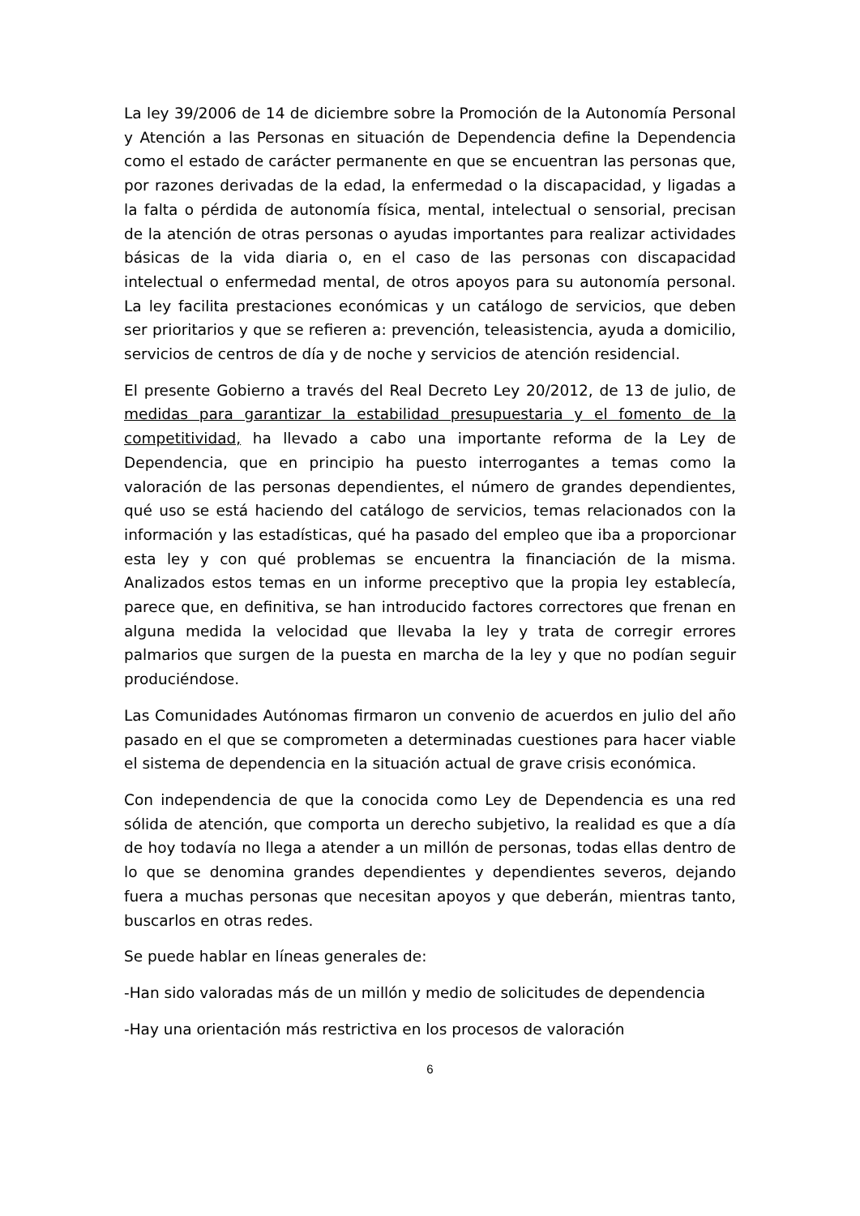La ley 39/2006 de 14 de diciembre sobre la Promoción de la Autonomía Personal y Atención a las Personas en situación de Dependencia define la Dependencia como el estado de carácter permanente en que se encuentran las personas que, por razones derivadas de la edad, la enfermedad o la discapacidad, y ligadas a la falta o pérdida de autonomía física, mental, intelectual o sensorial, precisan de la atención de otras personas o ayudas importantes para realizar actividades básicas de la vida diaria o, en el caso de las personas con discapacidad intelectual o enfermedad mental, de otros apoyos para su autonomía personal. La ley facilita prestaciones económicas y un catálogo de servicios, que deben ser prioritarios y que se refieren a: prevención, teleasistencia, ayuda a domicilio, servicios de centros de día y de noche y servicios de atención residencial.
El presente Gobierno a través del Real Decreto Ley 20/2012, de 13 de julio, de medidas para garantizar la estabilidad presupuestaria y el fomento de la competitividad, ha llevado a cabo una importante reforma de la Ley de Dependencia, que en principio ha puesto interrogantes a temas como la valoración de las personas dependientes, el número de grandes dependientes, qué uso se está haciendo del catálogo de servicios, temas relacionados con la información y las estadísticas, qué ha pasado del empleo que iba a proporcionar esta ley y con qué problemas se encuentra la financiación de la misma. Analizados estos temas en un informe preceptivo que la propia ley establecía, parece que, en definitiva, se han introducido factores correctores que frenan en alguna medida la velocidad que llevaba la ley y trata de corregir errores palmarios que surgen de la puesta en marcha de la ley y que no podían seguir produciéndose.
Las Comunidades Autónomas firmaron un convenio de acuerdos en julio del año pasado en el que se comprometen a determinadas cuestiones para hacer viable el sistema de dependencia en la situación actual de grave crisis económica.
Con independencia de que la conocida como Ley de Dependencia es una red sólida de atención, que comporta un derecho subjetivo, la realidad es que a día de hoy todavía no llega a atender a un millón de personas, todas ellas dentro de lo que se denomina grandes dependientes y dependientes severos, dejando fuera a muchas personas que necesitan apoyos y que deberán, mientras tanto, buscarlos en otras redes.
Se puede hablar en líneas generales de:
-Han sido valoradas más de un millón y medio de solicitudes de dependencia
-Hay una orientación más restrictiva en los procesos de valoración
6